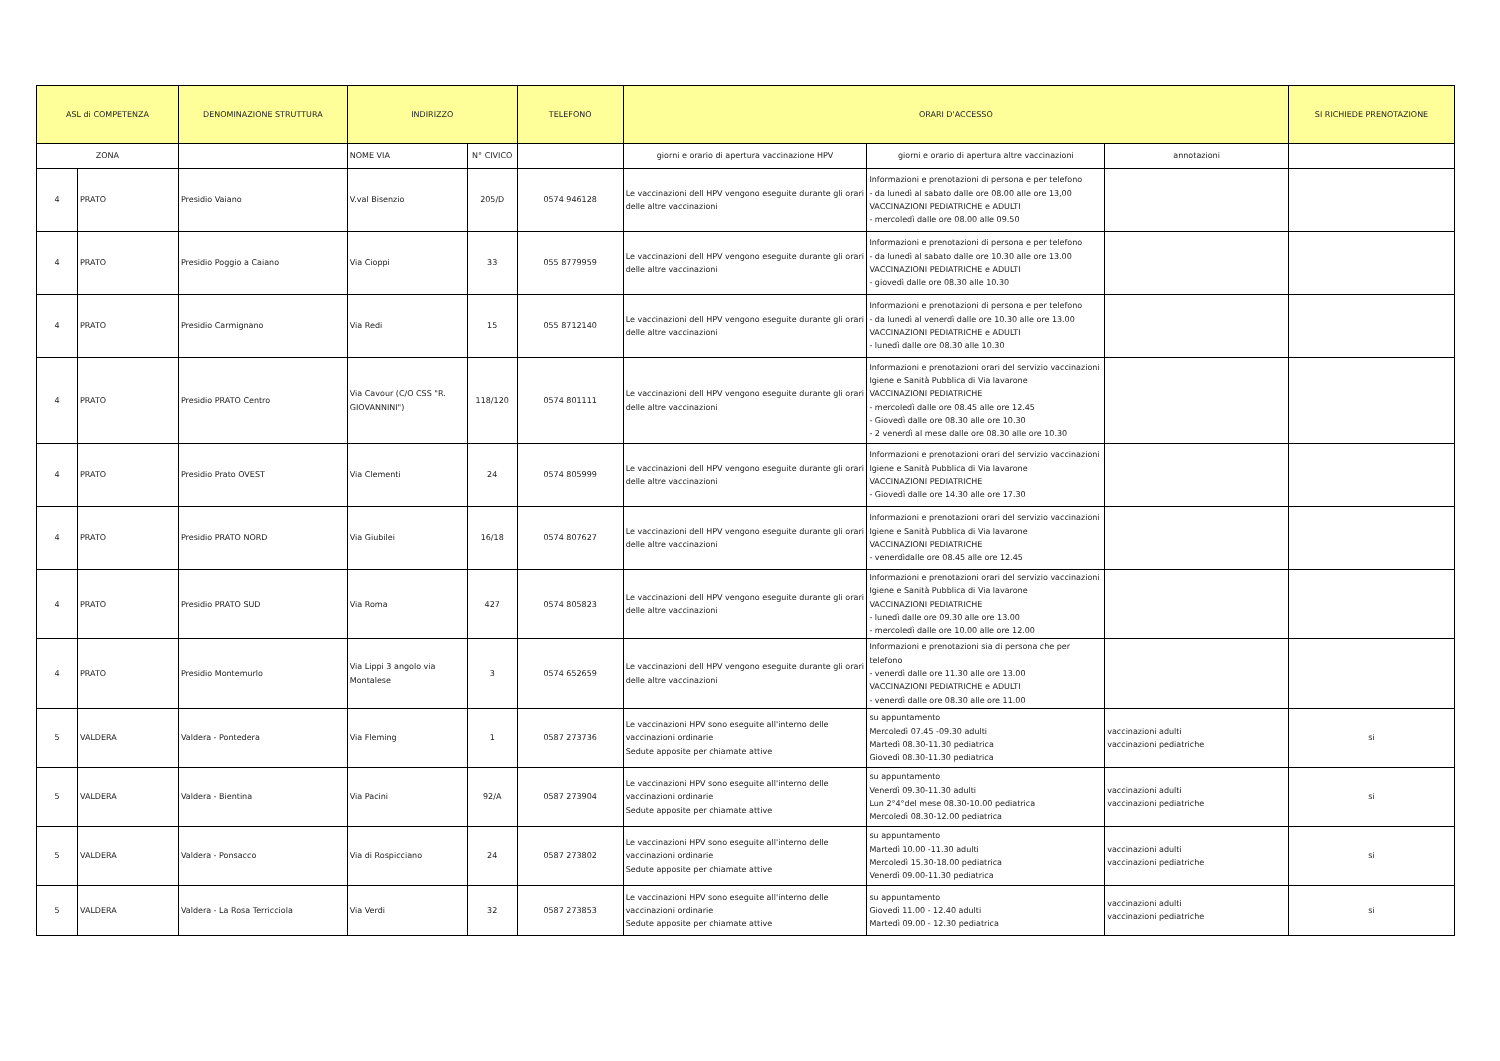| ASL di COMPETENZA | | DENOMINAZIONE STRUTTURA | INDIRIZZO | | TELEFONO | ORARI D'ACCESSO | | | SI RICHIEDE PRENOTAZIONE |
| --- | --- | --- | --- | --- | --- | --- | --- | --- | --- |
| ZONA | | | NOME VIA | N° CIVICO | | giorni e orario di apertura vaccinazione HPV | giorni e orario di apertura altre vaccinazioni | annotazioni | |
| 4 | PRATO | Presidio Vaiano | V.val Bisenzio | 205/D | 0574 946128 | Le vaccinazioni dell HPV vengono eseguite durante gli orari delle altre vaccinazioni | Informazioni e prenotazioni di persona e per telefono - da lunedì al sabato dalle ore 08.00 alle ore 13,00 VACCINAZIONI PEDIATRICHE e ADULTI - mercoledì dalle ore 08.00 alle 09.50 | | |
| 4 | PRATO | Presidio Poggio a Caiano | Via Cioppi | 33 | 055 8779959 | Le vaccinazioni dell HPV vengono eseguite durante gli orari delle altre vaccinazioni | Informazioni e prenotazioni di persona e per telefono - da lunedì al sabato dalle ore 10.30 alle ore 13.00 VACCINAZIONI PEDIATRICHE e ADULTI - giovedì dalle ore 08.30 alle 10.30 | | |
| 4 | PRATO | Presidio Carmignano | Via Redi | 15 | 055 8712140 | Le vaccinazioni dell HPV vengono eseguite durante gli orari delle altre vaccinazioni | Informazioni e prenotazioni di persona e per telefono - da lunedì al venerdì dalle ore 10.30 alle ore 13.00 VACCINAZIONI PEDIATRICHE e ADULTI - lunedì dalle ore 08.30 alle 10.30 | | |
| 4 | PRATO | Presidio PRATO Centro | Via Cavour (C/O CSS "R. GIOVANNINI") | 118/120 | 0574 801111 | Le vaccinazioni dell HPV vengono eseguite durante gli orari delle altre vaccinazioni | Informazioni e prenotazioni orari del servizio vaccinazioni Igiene e Sanità Pubblica di Via lavarone VACCINAZIONI PEDIATRICHE - mercoledì dalle ore 08.45 alle ore 12.45 - Giovedì dalle ore 08.30 alle ore 10.30 - 2 venerdì al mese dalle ore 08.30 alle ore 10.30 | | |
| 4 | PRATO | Presidio Prato OVEST | Via Clementi | 24 | 0574 805999 | Le vaccinazioni dell HPV vengono eseguite durante gli orari delle altre vaccinazioni | Informazioni e prenotazioni orari del servizio vaccinazioni Igiene e Sanità Pubblica di Via lavarone VACCINAZIONI PEDIATRICHE - Giovedì dalle ore 14.30 alle ore 17.30 | | |
| 4 | PRATO | Presidio PRATO NORD | Via Giubilei | 16/18 | 0574 807627 | Le vaccinazioni dell HPV vengono eseguite durante gli orari delle altre vaccinazioni | Informazioni e prenotazioni orari del servizio vaccinazioni Igiene e Sanità Pubblica di Via lavarone VACCINAZIONI PEDIATRICHE - venerdìdalle ore 08.45 alle ore 12.45 | | |
| 4 | PRATO | Presidio PRATO SUD | Via Roma | 427 | 0574 805823 | Le vaccinazioni dell HPV vengono eseguite durante gli orari delle altre vaccinazioni | Informazioni e prenotazioni orari del servizio vaccinazioni Igiene e Sanità Pubblica di Via lavarone VACCINAZIONI PEDIATRICHE - lunedì dalle ore 09.30 alle ore 13.00 - mercoledì dalle ore 10.00 alle ore 12.00 | | |
| 4 | PRATO | Presidio Montemurlo | Via Lippi 3 angolo via Montalese | 3 | 0574 652659 | Le vaccinazioni dell HPV vengono eseguite durante gli orari delle altre vaccinazioni | Informazioni e prenotazioni sia di persona che per telefono - venerdì dalle ore 11.30 alle ore 13.00 VACCINAZIONI PEDIATRICHE e ADULTI - venerdì dalle ore 08.30 alle ore 11.00 | | |
| 5 | VALDERA | Valdera - Pontedera | Via Fleming | 1 | 0587 273736 | Le vaccinazioni HPV sono eseguite all'interno delle vaccinazioni ordinarie Sedute apposite per chiamate attive | su appuntamento Mercoledì 07.45 -09.30 adulti Martedì 08.30-11.30 pediatrica Giovedì 08.30-11.30 pediatrica | vaccinazioni adulti vaccinazioni pediatriche | si |
| 5 | VALDERA | Valdera - Bientina | Via Pacini | 92/A | 0587 273904 | Le vaccinazioni HPV sono eseguite all'interno delle vaccinazioni ordinarie Sedute apposite per chiamate attive | su appuntamento Venerdì 09.30-11.30 adulti Lun 2°4°del mese 08.30-10.00 pediatrica Mercoledì 08.30-12.00 pediatrica | vaccinazioni adulti vaccinazioni pediatriche | si |
| 5 | VALDERA | Valdera - Ponsacco | Via di Rospicciano | 24 | 0587 273802 | Le vaccinazioni HPV sono eseguite all'interno delle vaccinazioni ordinarie Sedute apposite per chiamate attive | su appuntamento Martedì 10.00 -11.30 adulti Mercoledì 15.30-18.00 pediatrica Venerdì 09.00-11.30 pediatrica | vaccinazioni adulti vaccinazioni pediatriche | si |
| 5 | VALDERA | Valdera - La Rosa Terricciola | Via Verdi | 32 | 0587 273853 | Le vaccinazioni HPV sono eseguite all'interno delle vaccinazioni ordinarie Sedute apposite per chiamate attive | su appuntamento Giovedì 11.00 - 12.40 adulti Martedì 09.00 - 12.30 pediatrica | vaccinazioni adulti vaccinazioni pediatriche | si |